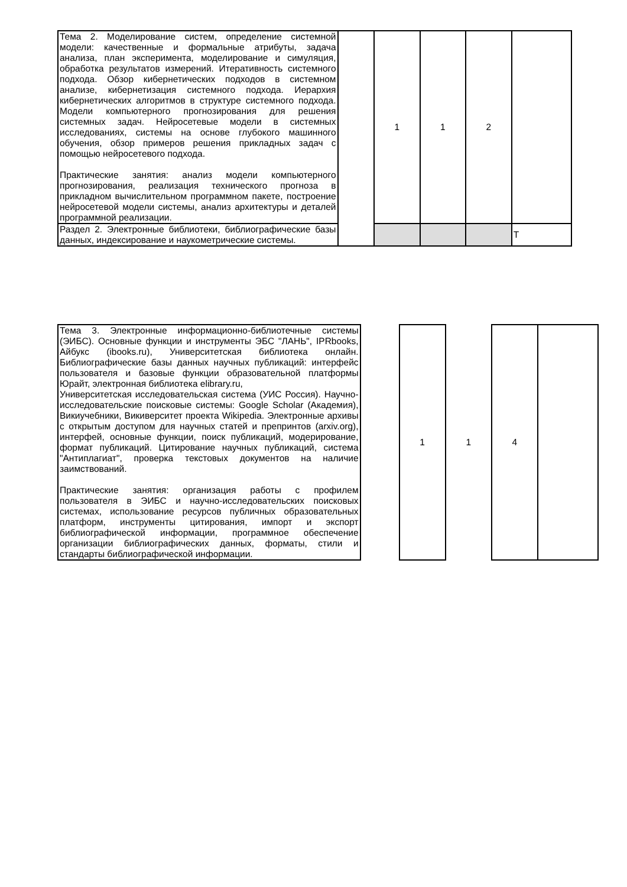| Тема 2. Моделирование систем, определение системной модели: качественные и формальные атрибуты, задача анализа, план эксперимента, моделирование и симуляция, обработка результатов измерений. Итеративность системного подхода. Обзор кибернетических подходов в системном анализе, кибернетизация системного подхода. Иерархия кибернетических алгоритмов в структуре системного подхода. Модели компьютерного прогнозирования для решения системных задач. Нейросетевые модели в системных исследованиях, системы на основе глубокого машинного обучения, обзор примеров решения прикладных задач с помощью нейросетевого подхода. Практические занятия: анализ модели компьютерного прогнозирования, реализация технического прогноза в прикладном вычислительном программном пакете, построение нейросетевой модели системы, анализ архитектуры и деталей программной реализации. | | 1 | 1 | 2 | |
| Раздел 2. Электронные библиотеки, библиографические базы данных, индексирование и наукометрические системы. | | | | | Т |
| Тема 3. Электронные информационно-библиотечные системы (ЭИБС). Основные функции и инструменты ЭБС "ЛАНЬ", IPRbooks, Айбукс (ibooks.ru), Университетская библиотека онлайн. Библиографические базы данных научных публикаций: интерфейс пользователя и базовые функции образовательной платформы Юрайт, электронная библиотека elibrary.ru, Университетская исследовательская система (УИС Россия). Научно-исследовательские поисковые системы: Google Scholar (Академия), Викиучебники, Викиверситет проекта Wikipedia. Электронные архивы с открытым доступом для научных статей и препринтов (arxiv.org), интерфей, основные функции, поиск публикаций, модерирование, формат публикаций. Цитирование научных публикаций, система "Антиплагиат", проверка текстовых документов на наличие заимствований. Практические занятия: организация работы с профилем пользователя в ЭИБС и научно-исследовательских поисковых системах, использование ресурсов публичных образовательных платформ, инструменты цитирования, импорт и экспорт библиографической информации, программное обеспечение организации библиографических данных, форматы, стили и стандарты библиографической информации. | | 1 | 1 | 4 | |